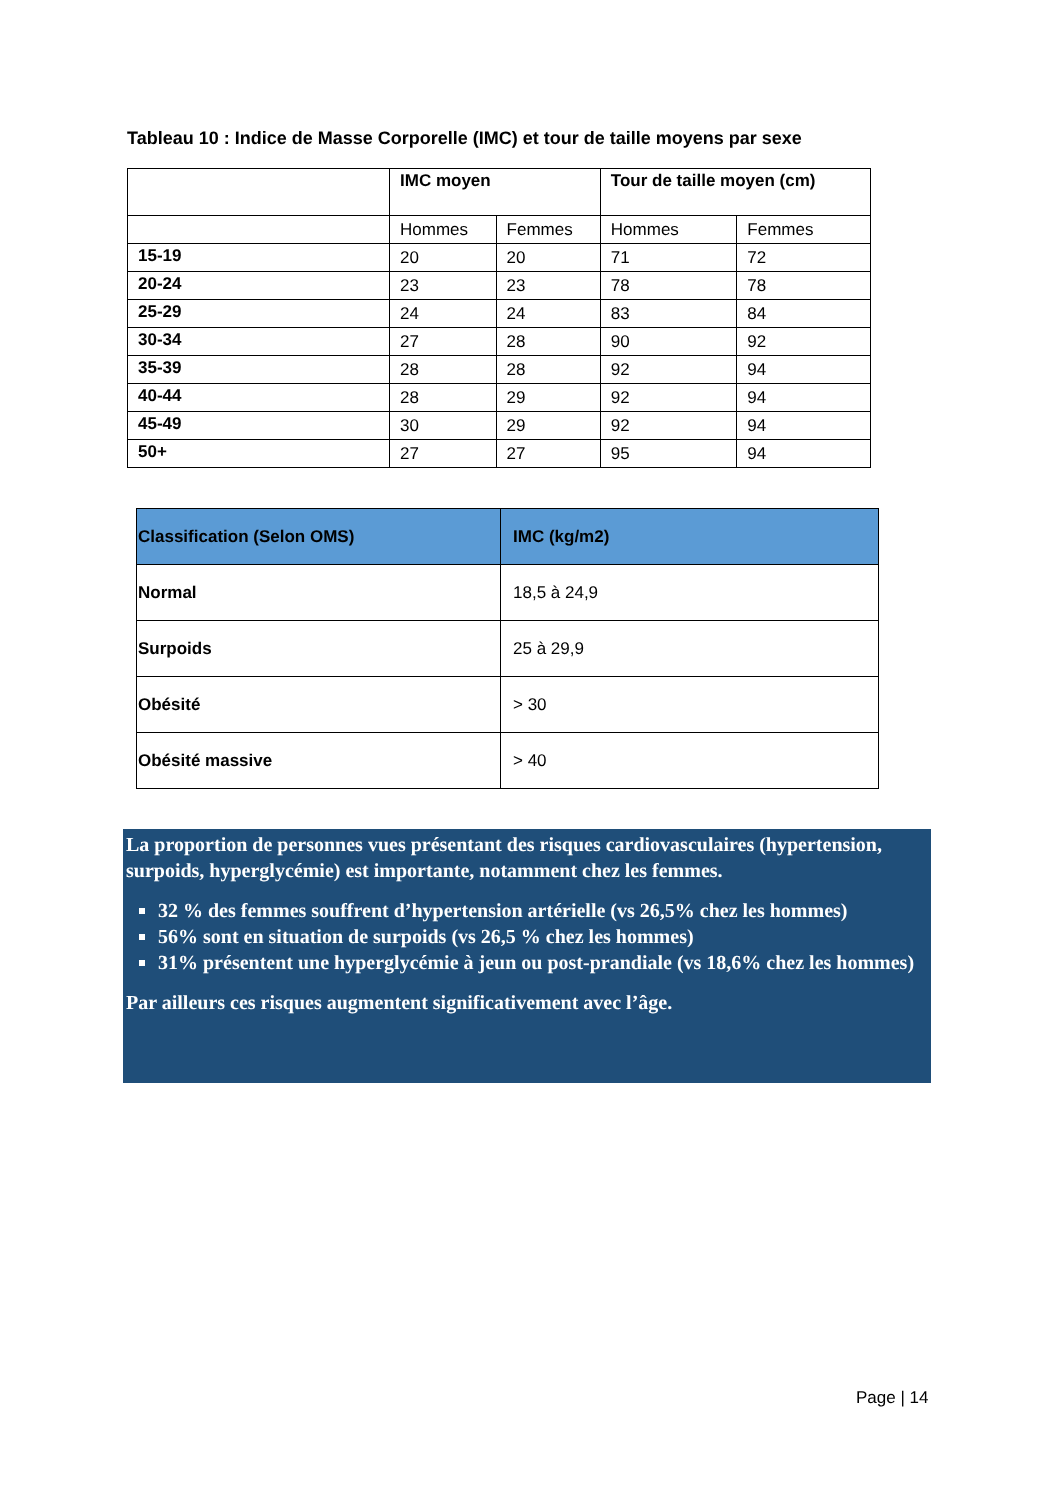Tableau 10 : Indice de Masse Corporelle (IMC) et tour de taille moyens par sexe
| | IMC moyen | | Tour de taille moyen (cm) | |
| --- | --- | --- | --- | --- |
| | Hommes | Femmes | Hommes | Femmes |
| 15-19 | 20 | 20 | 71 | 72 |
| 20-24 | 23 | 23 | 78 | 78 |
| 25-29 | 24 | 24 | 83 | 84 |
| 30-34 | 27 | 28 | 90 | 92 |
| 35-39 | 28 | 28 | 92 | 94 |
| 40-44 | 28 | 29 | 92 | 94 |
| 45-49 | 30 | 29 | 92 | 94 |
| 50+ | 27 | 27 | 95 | 94 |
| Classification (Selon OMS) | IMC (kg/m2) |
| --- | --- |
| Normal | 18,5 à 24,9 |
| Surpoids | 25 à 29,9 |
| Obésité | > 30 |
| Obésité massive | > 40 |
La proportion de personnes vues présentant des risques cardiovasculaires (hypertension, surpoids, hyperglycémie) est importante, notamment chez les femmes.
32 % des femmes souffrent d’hypertension artérielle (vs 26,5% chez les hommes)
56% sont en situation de surpoids (vs 26,5 % chez les hommes)
31% présentent une hyperglycémie à jeun ou post-prandiale (vs 18,6% chez les hommes)
Par ailleurs ces risques augmentent significativement avec l’âge.
Page | 14